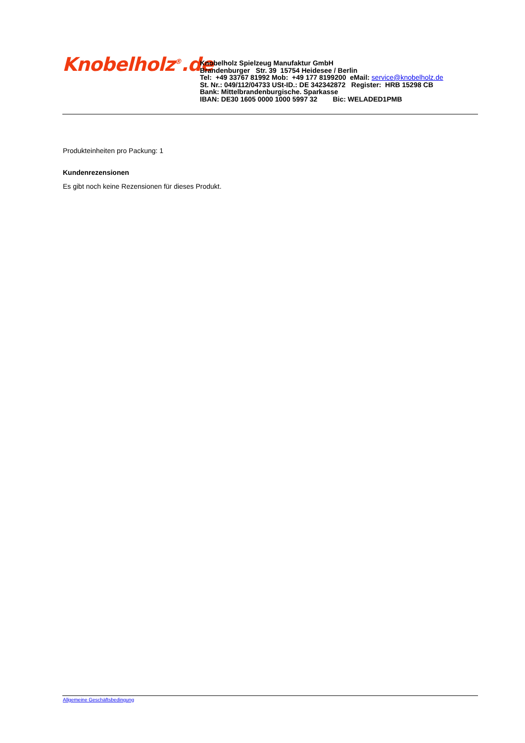Knobelholz<sup>®</sup>.de
Knobelholz Spielzeug Manufaktur GmbH
Brandenburger Str. 39 15754 Heidesee / Berlin
Tel: +49 33767 81992 Mob: +49 177 8199200 eMail: service@knobelholz.de
St. Nr.: 049/112/04733 USt-ID.: DE 342342872 Register: HRB 15298 CB
Bank: Mittelbrandenburgische. Sparkasse
IBAN: DE30 1605 0000 1000 5997 32 Bic: WELADED1PMB
Produkteinheiten pro Packung: 1
Kundenrezensionen
Es gibt noch keine Rezensionen für dieses Produkt.
Allgemeine Geschäftsbedingung